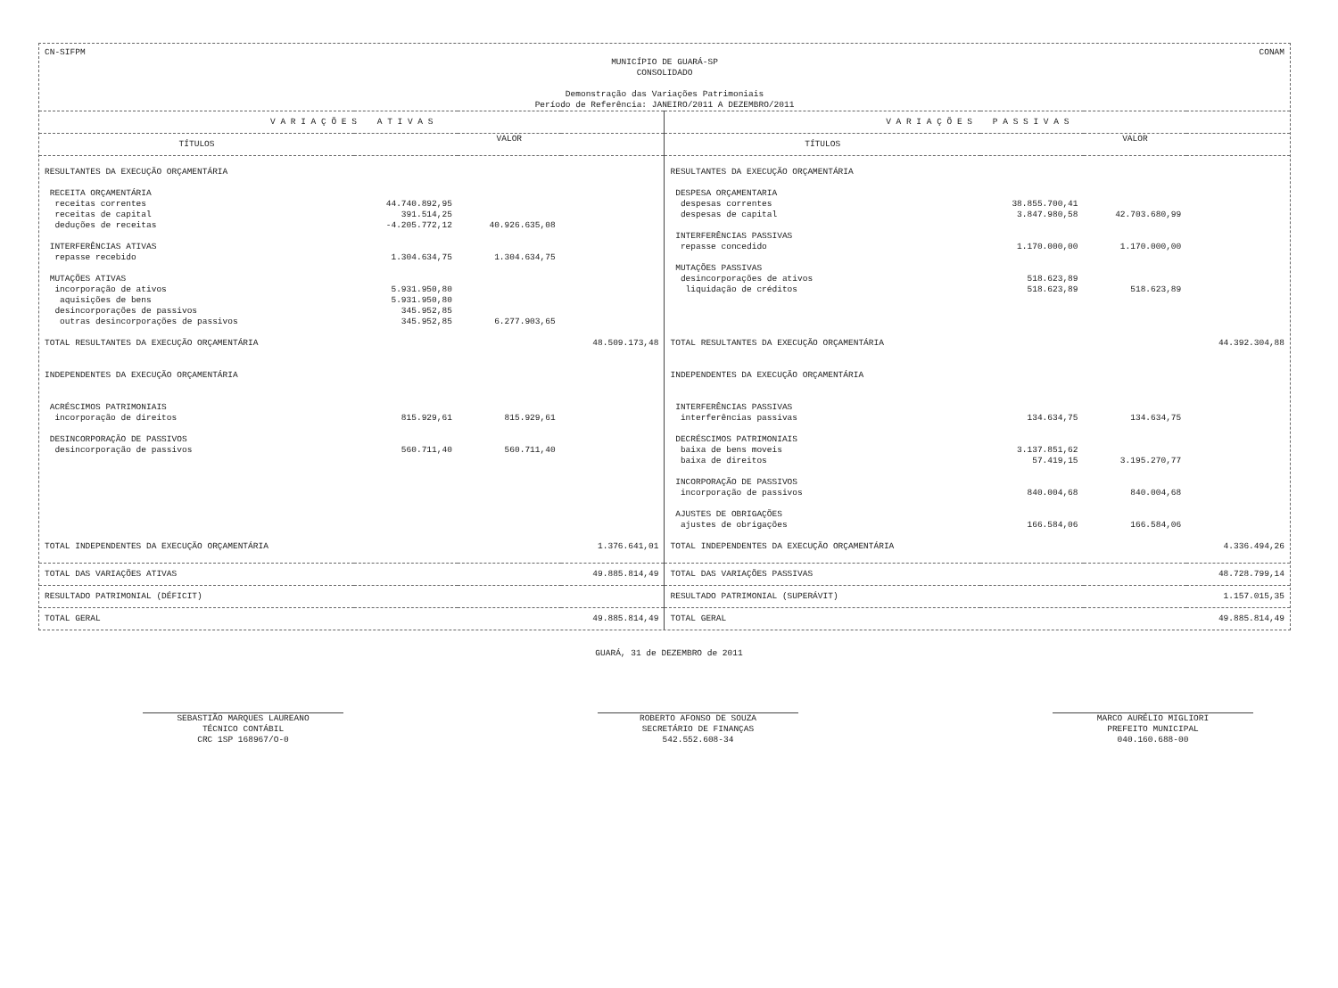CN-SIFPM CONAM
MUNICÍPIO DE GUARÁ-SP
CONSOLIDADO
Demonstração das Variações Patrimoniais
Período de Referência: JANEIRO/2011 A DEZEMBRO/2011
| V A R I A Ç Õ E S A T I V A S | | | | V A R I A Ç Õ E S P A S S I V A S | | | |
| --- | --- | --- | --- | --- | --- | --- | --- |
| TÍTULOS | VALOR | | | TÍTULOS | VALOR | | |
| RESULTANTES DA EXECUÇÃO ORÇAMENTÁRIA | | | | RESULTANTES DA EXECUÇÃO ORÇAMENTÁRIA | | | |
| RECEITA ORÇAMENTÁRIA | | | | DESPESA ORÇAMENTARIA | | | |
| receitas correntes | 44.740.892,95 | | | despesas correntes | 38.855.700,41 | | |
| receitas de capital | 391.514,25 | | | despesas de capital | 3.847.980,58 | 42.703.680,99 | |
| deduções de receitas | -4.205.772,12 | 40.926.635,08 | | | | | |
| | | | | INTERFERÊNCIAS PASSIVAS | | | |
| INTERFERÊNCIAS ATIVAS | | | | repasse concedido | 1.170.000,00 | 1.170.000,00 | |
| repasse recebido | 1.304.634,75 | 1.304.634,75 | | | | | |
| | | | | MUTAÇÕES PASSIVAS | | | |
| MUTAÇÕES ATIVAS | | | | desincorporações de ativos | 518.623,89 | | |
| incorporação de ativos | 5.931.950,80 | | | liquidação de créditos | 518.623,89 | 518.623,89 | |
| aquisições de bens | 5.931.950,80 | | | | | | |
| desincorporações de passivos | 345.952,85 | | | | | | |
| outras desincorporações de passivos | 345.952,85 | 6.277.903,65 | | | | | |
| TOTAL RESULTANTES DA EXECUÇÃO ORÇAMENTÁRIA | | | 48.509.173,48 | TOTAL RESULTANTES DA EXECUÇÃO ORÇAMENTÁRIA | | | 44.392.304,88 |
| INDEPENDENTES DA EXECUÇÃO ORÇAMENTÁRIA | | | | INDEPENDENTES DA EXECUÇÃO ORÇAMENTÁRIA | | | |
| ACRÉSCIMOS PATRIMONIAIS | | | | INTERFERÊNCIAS PASSIVAS | | | |
| incorporação de direitos | 815.929,61 | 815.929,61 | | interferências passivas | 134.634,75 | 134.634,75 | |
| DESINCORPORAÇÃO DE PASSIVOS | | | | DECRÉSCIMOS PATRIMONIAIS | | | |
| desincorporação de passivos | 560.711,40 | 560.711,40 | | baixa de bens moveis | 3.137.851,62 | | |
| | | | | baixa de direitos | 57.419,15 | 3.195.270,77 | |
| | | | | INCORPORAÇÃO DE PASSIVOS | | | |
| | | | | incorporação de passivos | 840.004,68 | 840.004,68 | |
| | | | | AJUSTES DE OBRIGAÇÕES | | | |
| | | | | ajustes de obrigações | 166.584,06 | 166.584,06 | |
| TOTAL INDEPENDENTES DA EXECUÇÃO ORÇAMENTÁRIA | | | 1.376.641,01 | TOTAL INDEPENDENTES DA EXECUÇÃO ORÇAMENTÁRIA | | | 4.336.494,26 |
| TOTAL DAS VARIAÇÕES ATIVAS | | | 49.885.814,49 | TOTAL DAS VARIAÇÕES PASSIVAS | | | 48.728.799,14 |
| RESULTADO PATRIMONIAL (DÉFICIT) | | | | RESULTADO PATRIMONIAL (SUPERÁVIT) | | | 1.157.015,35 |
| TOTAL GERAL | | | 49.885.814,49 | TOTAL GERAL | | | 49.885.814,49 |
GUARÁ, 31 de DEZEMBRO de 2011
SEBASTIÃO MARQUES LAUREANO
TÉCNICO CONTÁBIL
CRC 1SP 168967/O-0
ROBERTO AFONSO DE SOUZA
SECRETÁRIO DE FINANÇAS
542.552.608-34
MARCO AURÉLIO MIGLIORI
PREFEITO MUNICIPAL
040.160.688-00